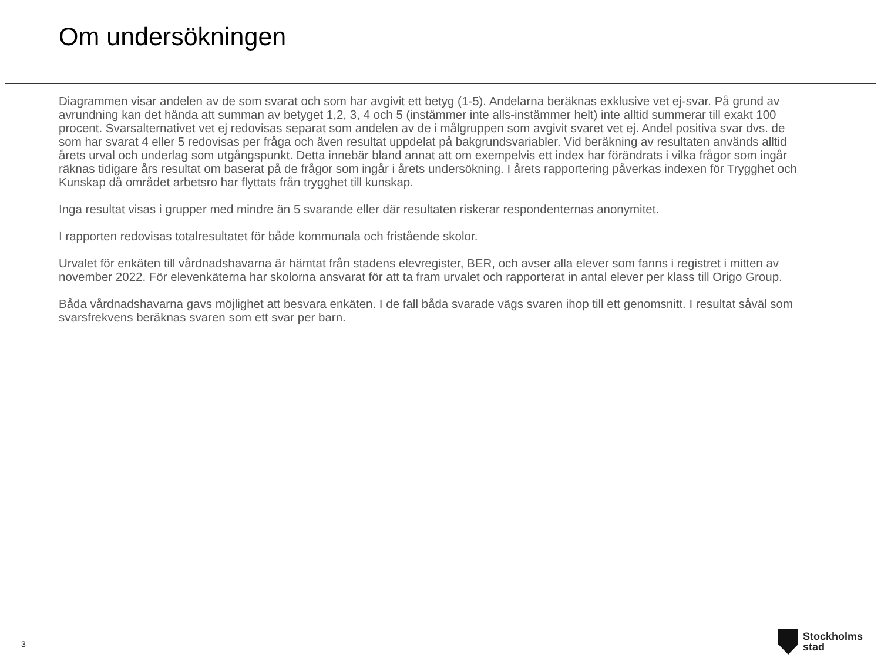Om undersökningen
Diagrammen visar andelen av de som svarat och som har avgivit ett betyg (1-5). Andelarna beräknas exklusive vet ej-svar. På grund av avrundning kan det hända att summan av betyget 1,2, 3, 4 och 5 (instämmer inte alls-instämmer helt) inte alltid summerar till exakt 100 procent. Svarsalternativet vet ej redovisas separat som andelen av de i målgruppen som avgivit svaret vet ej. Andel positiva svar dvs. de som har svarat 4 eller 5 redovisas per fråga och även resultat uppdelat på bakgrundsvariabler. Vid beräkning av resultaten används alltid årets urval och underlag som utgångspunkt. Detta innebär bland annat att om exempelvis ett index har förändrats i vilka frågor som ingår räknas tidigare års resultat om baserat på de frågor som ingår i årets undersökning. I årets rapportering påverkas indexen för Trygghet och Kunskap då området arbetsro har flyttats från trygghet till kunskap.
Inga resultat visas i grupper med mindre än 5 svarande eller där resultaten riskerar respondenternas anonymitet.
I rapporten redovisas totalresultatet för både kommunala och fristående skolor.
Urvalet för enkäten till vårdnadshavarna är hämtat från stadens elevregister, BER, och avser alla elever som fanns i registret i mitten av november 2022. För elevenkäterna har skolorna ansvarat för att ta fram urvalet och rapporterat in antal elever per klass till Origo Group.
Båda vårdnadshavarna gavs möjlighet att besvara enkäten. I de fall båda svarade vägs svaren ihop till ett genomsnitt. I resultat såväl som svarsfrekvens beräknas svaren som ett svar per barn.
3
Stockholms
stad